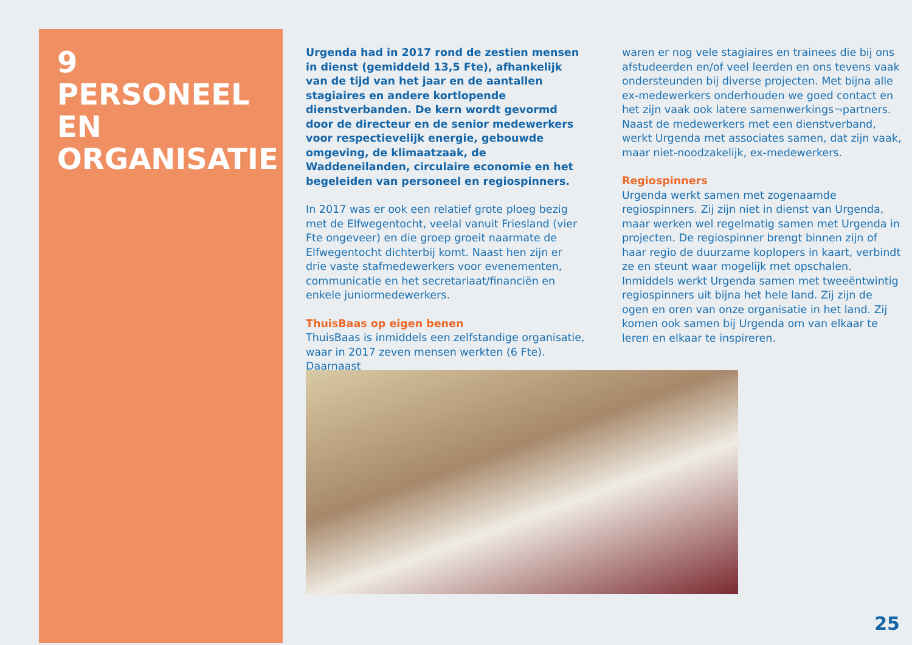9
PERSONEEL EN ORGANISATIE
Urgenda had in 2017 rond de zestien mensen in dienst (gemiddeld 13,5 Fte), afhankelijk van de tijd van het jaar en de aantallen stagiaires en andere kortlopende dienstverbanden. De kern wordt gevormd door de directeur en de senior medewerkers voor respectievelijk energie, gebouwde omgeving, de klimaatzaak, de Waddeneilanden, circulaire economie en het begeleiden van personeel en regiospinners.
In 2017 was er ook een relatief grote ploeg bezig met de Elfwegentocht, veelal vanuit Friesland (vier Fte ongeveer) en die groep groeit naarmate de Elfwegentocht dichterbij komt. Naast hen zijn er drie vaste stafmedewerkers voor evenementen, communicatie en het secretariaat/financiën en enkele juniormedewerkers.
ThuisBaas op eigen benen
ThuisBaas is inmiddels een zelfstandige organisatie, waar in 2017 zeven mensen werkten (6 Fte). Daarnaast
waren er nog vele stagiaires en trainees die bij ons afstudeerden en/of veel leerden en ons tevens vaak ondersteunden bij diverse projecten. Met bijna alle ex-medewerkers onderhouden we goed contact en het zijn vaak ook latere samenwerkings¬partners. Naast de medewerkers met een dienstverband, werkt Urgenda met associates samen, dat zijn vaak, maar niet-noodzakelijk, ex-medewerkers.
Regiospinners
Urgenda werkt samen met zogenaamde regiospinners. Zij zijn niet in dienst van Urgenda, maar werken wel regelmatig samen met Urgenda in projecten. De regiospinner brengt binnen zijn of haar regio de duurzame koplopers in kaart, verbindt ze en steunt waar mogelijk met opschalen. Inmiddels werkt Urgenda samen met tweeëntwintig regiospinners uit bijna het hele land. Zij zijn de ogen en oren van onze organisatie in het land. Zij komen ook samen bij Urgenda om van elkaar te leren en elkaar te inspireren.
25